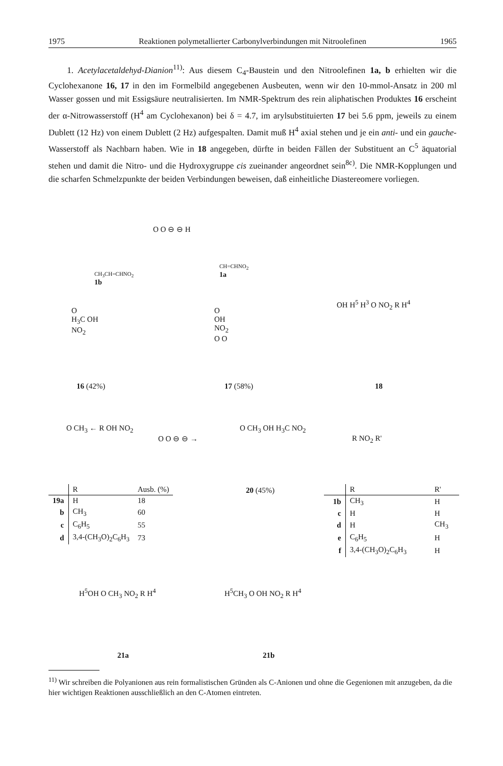1975 Reaktionen polymetallierter Carbonylverbindungen mit Nitroolefinen 1965
1. Acetylacetaldehyd-Dianion<sup>11)</sup>: Aus diesem C<sub>4</sub>-Baustein und den Nitroolefinen 1a, b erhielten wir die Cyclohexanone 16, 17 in den im Formelbild angegebenen Ausbeuten, wenn wir den 10-mmol-Ansatz in 200 ml Wasser gossen und mit Essigsäure neutralisierten. Im NMR-Spektrum des rein aliphatischen Produktes 16 erscheint der α-Nitrowasserstoff (H<sup>4</sup> am Cyclohexanon) bei δ = 4.7, im arylsubstituierten 17 bei 5.6 ppm, jeweils zu einem Dublett (12 Hz) von einem Dublett (2 Hz) aufgespalten. Damit muß H<sup>4</sup> axial stehen und je ein anti- und ein gauche-Wasserstoff als Nachbarn haben. Wie in 18 angegeben, dürfte in beiden Fällen der Substituent an C<sup>5</sup> äquatorial stehen und damit die Nitro- und die Hydroxygruppe cis zueinander angeordnet sein<sup>8c)</sup>. Die NMR-Kopplungen und die scharfen Schmelzpunkte der beiden Verbindungen beweisen, daß einheitliche Diastereomere vorliegen.
O O ⊖ ⊖ H
CH<sub>3</sub>CH=CHNO<sub>2</sub>
1b
CH=CHNO<sub>2</sub>
1a
O
H<sub>3</sub>C OH
NO<sub>2</sub>
O
OH
NO<sub>2</sub>
O O
OH H<sup>5</sup> H<sup>3</sup> O NO<sub>2</sub> R H<sup>4</sup>
16 (42%) 17 (58%) 18
O CH<sub>3</sub> ← R OH NO<sub>2</sub>
O O ⊖ ⊖ →
O CH<sub>3</sub> OH H<sub>3</sub>C NO<sub>2</sub>
R NO<sub>2</sub> R'
| | R | Ausb. (%) |
| --- | --- | --- |
| 19a | H | 18 |
| b | CH<sub>3</sub> | 60 |
| c | C<sub>6</sub>H<sub>5</sub> | 55 |
| d | 3,4-(CH<sub>3</sub>O)<sub>2</sub>C<sub>6</sub>H<sub>3</sub> | 73 |
20 (45%)
| | R | R' |
| --- | --- | --- |
| 1b | CH<sub>3</sub> | H |
| c | H | H |
| d | H | CH<sub>3</sub> |
| e | C<sub>6</sub>H<sub>5</sub> | H |
| f | 3,4-(CH<sub>3</sub>O)<sub>2</sub>C<sub>6</sub>H<sub>3</sub> | H |
H<sup>5</sup>OH O CH<sub>3</sub> NO<sub>2</sub> R H<sup>4</sup> H<sup>5</sup>CH<sub>3</sub> O OH NO<sub>2</sub> R H<sup>4</sup>
21a 21b
<sup>11)</sup> Wir schreiben die Polyanionen aus rein formalistischen Gründen als C-Anionen und ohne die Gegenionen mit anzugeben, da die hier wichtigen Reaktionen ausschließlich an den C-Atomen eintreten.